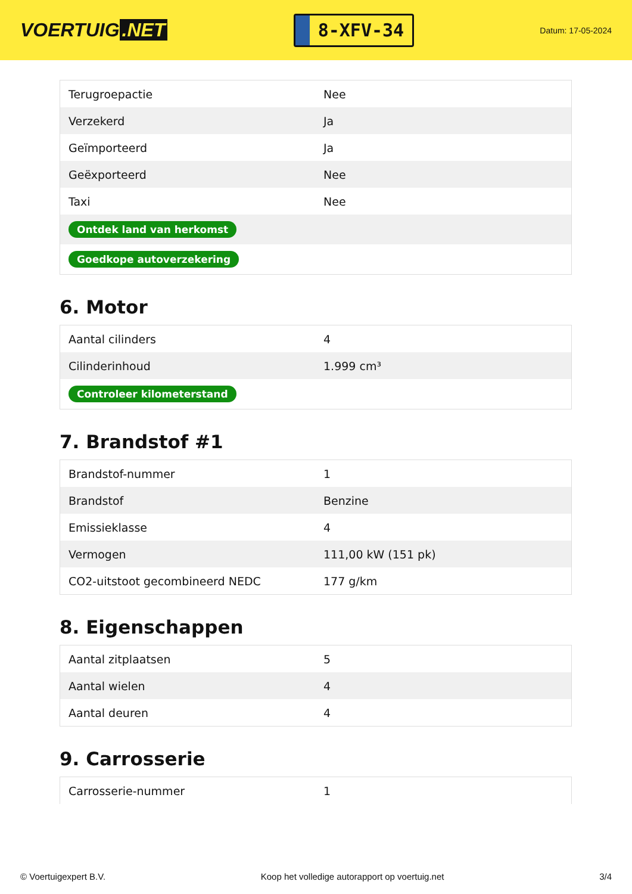VOERTUIG.NET
8-XFV-34
Datum: 17-05-2024
| Terugroepactie | Nee |
| Verzekerd | Ja |
| Geïmporteerd | Ja |
| Geëxporteerd | Nee |
| Taxi | Nee |
| Ontdek land van herkomst | |
| Goedkope autoverzekering | |
6. Motor
| Aantal cilinders | 4 |
| Cilinderinhoud | 1.999 cm³ |
| Controleer kilometerstand | |
7. Brandstof #1
| Brandstof-nummer | 1 |
| Brandstof | Benzine |
| Emissieklasse | 4 |
| Vermogen | 111,00 kW (151 pk) |
| CO2-uitstoot gecombineerd NEDC | 177 g/km |
8. Eigenschappen
| Aantal zitplaatsen | 5 |
| Aantal wielen | 4 |
| Aantal deuren | 4 |
9. Carrosserie
| Carrosserie-nummer | 1 |
© Voertuigexpert B.V. Koop het volledige autorapport op voertuig.net 3/4